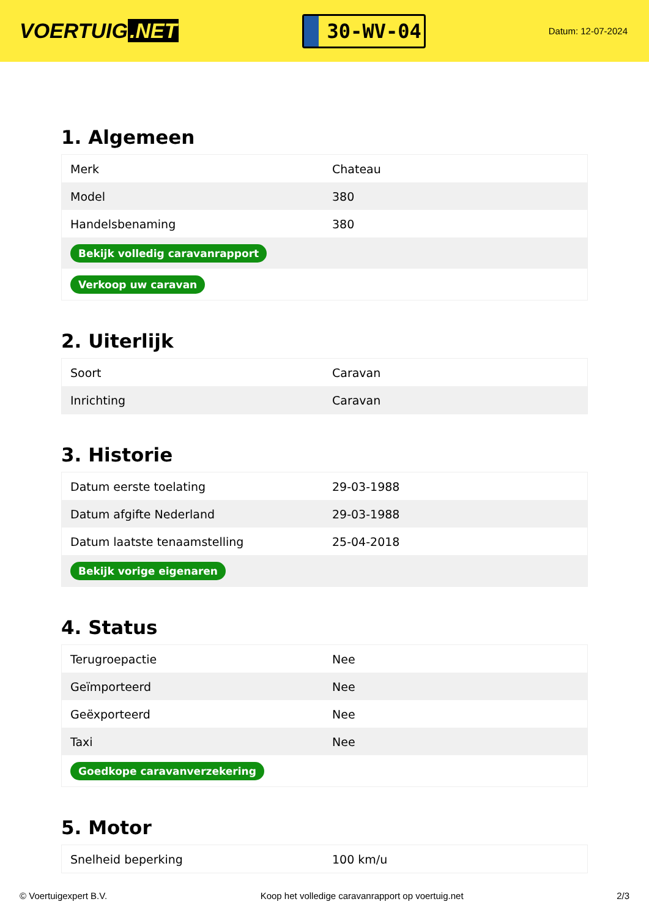VOERTUIG.NET
30-WV-04
Datum: 12-07-2024
1. Algemeen
| Merk | Chateau |
| Model | 380 |
| Handelsbenaming | 380 |
| Bekijk volledig caravanrapport | |
| Verkoop uw caravan | |
2. Uiterlijk
| Soort | Caravan |
| Inrichting | Caravan |
3. Historie
| Datum eerste toelating | 29-03-1988 |
| Datum afgifte Nederland | 29-03-1988 |
| Datum laatste tenaamstelling | 25-04-2018 |
| Bekijk vorige eigenaren | |
4. Status
| Terugroepactie | Nee |
| Geïmporteerd | Nee |
| Geëxporteerd | Nee |
| Taxi | Nee |
| Goedkope caravanverzekering | |
5. Motor
| Snelheid beperking | 100 km/u |
© Voertuigexpert B.V. Koop het volledige caravanrapport op voertuig.net 2/3